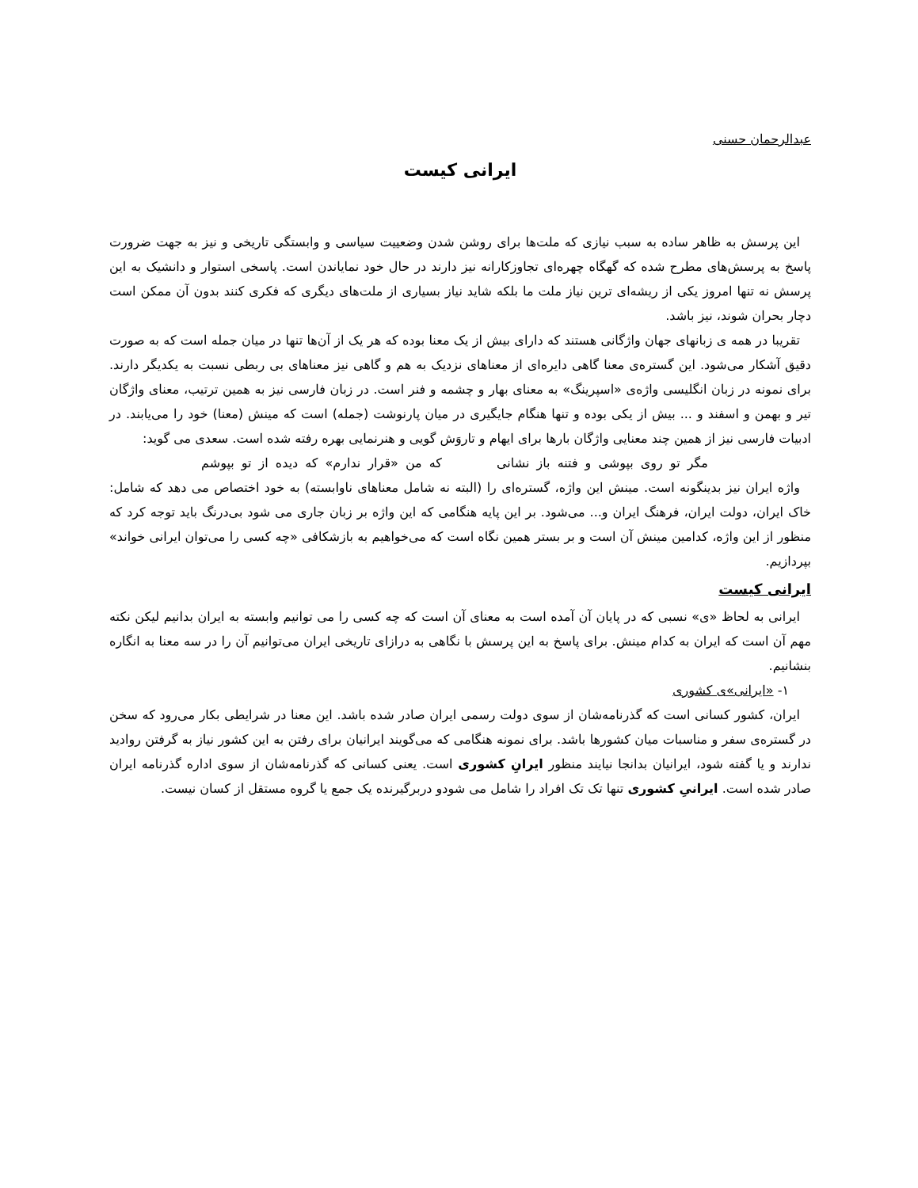عبدالرحمان حسنی
ایرانی کیست
این پرسش به ظاهر ساده به سبب نیازی که ملت‌ها برای روشن شدن وضعییت سیاسی و وابستگی تاریخی و نیز به جهت ضرورت پاسخ به پرسش‌های مطرح شده که گهگاه چهره‌ای تجاوزکارانه نیز دارند در حال خود نمایاندن است. پاسخی استوار و دانشیک به این پرسش نه تنها امروز یکی از ریشه‌ای ترین نیاز ملت ما بلکه شاید نیاز بسیاری از ملت‌های دیگری که فکری کنند بدون آن ممکن است دچار بحران شوند، نیز باشد.
تقریبا در همه ی زبانهای جهان واژگانی هستند که دارای بیش از یک معنا بوده که هر یک از آن‌ها تنها در میان جمله است که به صورت دقیق آشکار می‌شود. این گستره‌ی معنا گاهی دایره‌ای از معناهای نزدیک به هم و گاهی نیز معناهای بی ربطی نسبت به یکدیگر دارند. برای نمونه در زبان انگلیسی واژه‌ی «اسپرینگ» به معنای بهار و چشمه و فنر است. در زبان فارسی نیز به همین ترتیب، معنای واژگان تیر و بهمن و اسفند و ... بیش از یکی بوده و تنها هنگام جایگیری در میان پارنوشت (جمله) است که مینش (معنا) خود را می‌یابند. در ادبیات فارسی نیز از همین چند معنایی واژگان بارها برای ایهام و تاروَش گویی و هنرنمایی بهره رفته شده است. سعدی می گوید:
مگر تو روی بپوشی و فتنه باز نشانی که من «قرار ندارم» که دیده از تو بپوشم
واژه ایران نیز بدینگونه است. مینش این واژه، گستره‌ای را (البته نه شامل معناهای ناوابسته) به خود اختصاص می دهد که شامل: خاک ایران، دولت ایران، فرهنگ ایران و... می‌شود. بر این پایه هنگامی که این واژه بر زبان جاری می شود بی‌درنگ باید توجه کرد که منظور از این واژه، کدامین مینش آن است و بر بستر همین نگاه است که می‌خواهیم به بازشکافی «چه کسی را می‌توان ایرانی خواند» بپردازیم.
ایرانی کیست
ایرانی به لحاظ «ی» نسبی که در پایان آن آمده است به معنای آن است که چه کسی را می توانیم وابسته به ایران بدانیم لیکن نکته مهم آن است که ایران به کدام مینش. برای پاسخ به این پرسش با نگاهی به درازای تاریخی ایران می‌توانیم آن را در سه معنا به انگاره بنشانیم.
١- «ایرانی»ی کشوری
ایران، کشور کسانی است که گذرنامه‌شان از سوی دولت رسمی ایران صادر شده باشد. این معنا در شرایطی بکار می‌رود که سخن در گستره‌ی سفر و مناسبات میان کشورها باشد. برای نمونه هنگامی که می‌گویند ایرانیان برای رفتن به این کشور نیاز به گرفتن روادید ندارند و یا گفته شود، ایرانیان بدانجا نیایند منظور ایرانِ کشوری است. یعنی کسانی که گذرنامه‌شان از سوی اداره گذرنامه ایران صادر شده است. ایرانیِ کشوری تنها تک تک افراد را شامل می شودو دربرگیرنده یک جمع یا گروه مستقل از کسان نیست.